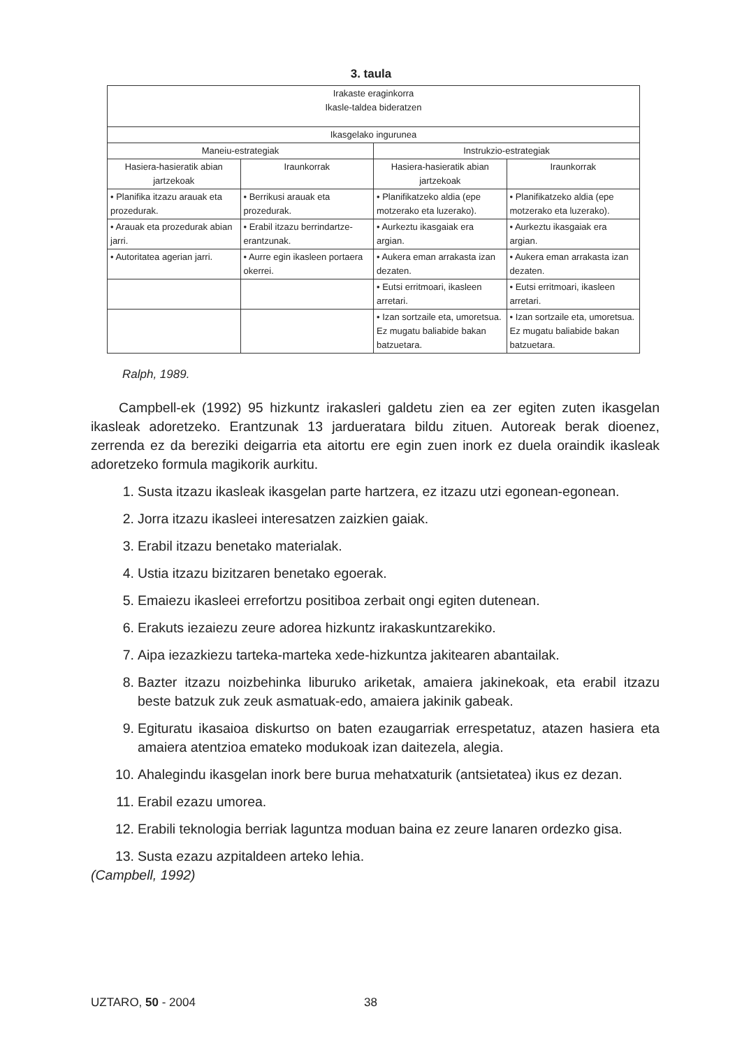3. taula
| Irakaste eraginkorra Ikasle-taldea bideratzen | | | |
| --- | --- | --- | --- |
| Ikasgelako ingurunea | | | |
| Maneiu-estrategiak | | Instrukzio-estrategiak | |
| Hasiera-hasieratik abian jartzekoak | Iraunkorrak | Hasiera-hasieratik abian jartzekoak | Iraunkorrak |
| • Planifika itzazu arauak eta prozedurak. | • Berrikusi arauak eta prozedurak. | • Planifikatzeko aldia (epe motzerako eta luzerako). | • Planifikatzeko aldia (epe motzerako eta luzerako). |
| • Arauak eta prozedurak abian jarri. | • Erabil itzazu berrindartze-erantzunak. | • Aurkeztu ikasgaiak era argian. | • Aurkeztu ikasgaiak era argian. |
| • Autoritatea agerian jarri. | • Aurre egin ikasleen portaera okerrei. | • Aukera eman arrakasta izan dezaten. | • Aukera eman arrakasta izan dezaten. |
| | | • Eutsi erritmoari, ikasleen arretari. | • Eutsi erritmoari, ikasleen arretari. |
| | | • Izan sortzaile eta, umoretsua. Ez mugatu baliabide bakan batzuetara. | • Izan sortzaile eta, umoretsua. Ez mugatu baliabide bakan batzuetara. |
Ralph, 1989.
Campbell-ek (1992) 95 hizkuntz irakasleri galdetu zien ea zer egiten zuten ikasgelan ikasleak adoretzeko. Erantzunak 13 jardueratara bildu zituen. Autoreak berak dioenez, zerrenda ez da bereziki deigarria eta aitortu ere egin zuen inork ez duela oraindik ikasleak adoretzeko formula magikorik aurkitu.
1. Susta itzazu ikasleak ikasgelan parte hartzera, ez itzazu utzi egonean-egonean.
2. Jorra itzazu ikasleei interesatzen zaizkien gaiak.
3. Erabil itzazu benetako materialak.
4. Ustia itzazu bizitzaren benetako egoerak.
5. Emaiezu ikasleei errefortzu positiboa zerbait ongi egiten dutenean.
6. Erakuts iezaiezu zeure adorea hizkuntz irakaskuntzarekiko.
7. Aipa iezazkiezu tarteka-marteka xede-hizkuntza jakitearen abantailak.
8. Bazter itzazu noizbehinka liburuko ariketak, amaiera jakinekoak, eta erabil itzazu beste batzuk zuk zeuk asmatuak-edo, amaiera jakinik gabeak.
9. Egituratu ikasaioa diskurtso on baten ezaugarriak errespetatuz, atazen hasiera eta amaiera atentzioa emateko modukoak izan daitezela, alegia.
10. Ahalegindu ikasgelan inork bere burua mehatxaturik (antsietatea) ikus ez dezan.
11. Erabil ezazu umorea.
12. Erabili teknologia berriak laguntza moduan baina ez zeure lanaren ordezko gisa.
13. Susta ezazu azpitaldeen arteko lehia.
(Campbell, 1992)
UZTARO, 50 - 2004 38